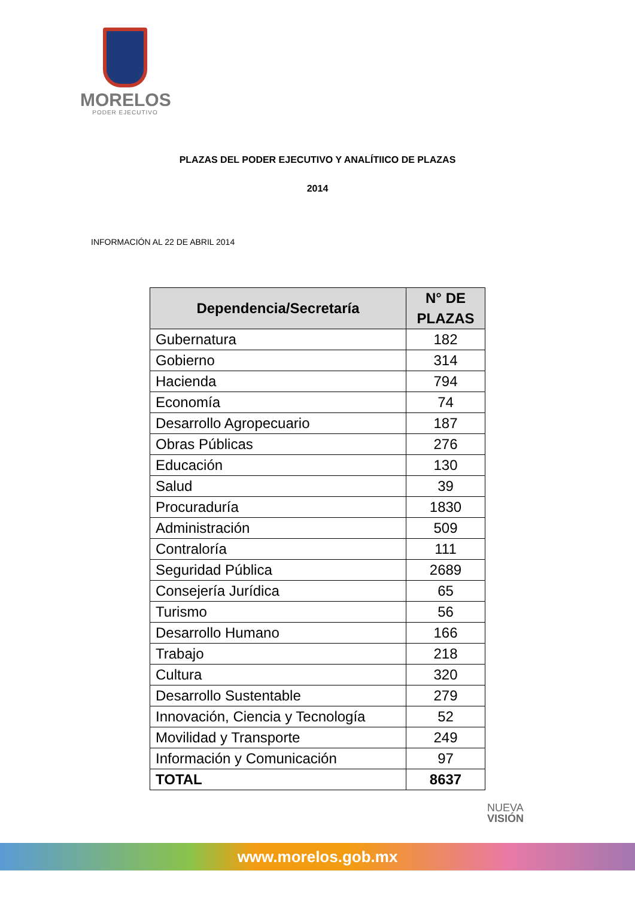MORELOS
PODER EJECUTIVO
PLAZAS DEL PODER EJECUTIVO Y ANALÍTIICO DE PLAZAS
2014
INFORMACIÓN AL 22 DE ABRIL 2014
| Dependencia/Secretaría | N° DE PLAZAS |
| --- | --- |
| Gubernatura | 182 |
| Gobierno | 314 |
| Hacienda | 794 |
| Economía | 74 |
| Desarrollo Agropecuario | 187 |
| Obras Públicas | 276 |
| Educación | 130 |
| Salud | 39 |
| Procuraduría | 1830 |
| Administración | 509 |
| Contraloría | 111 |
| Seguridad Pública | 2689 |
| Consejería Jurídica | 65 |
| Turismo | 56 |
| Desarrollo Humano | 166 |
| Trabajo | 218 |
| Cultura | 320 |
| Desarrollo Sustentable | 279 |
| Innovación, Ciencia y Tecnología | 52 |
| Movilidad y Transporte | 249 |
| Información y Comunicación | 97 |
| TOTAL | 8637 |
NUEVA
VISIÓN
www.morelos.gob.mx